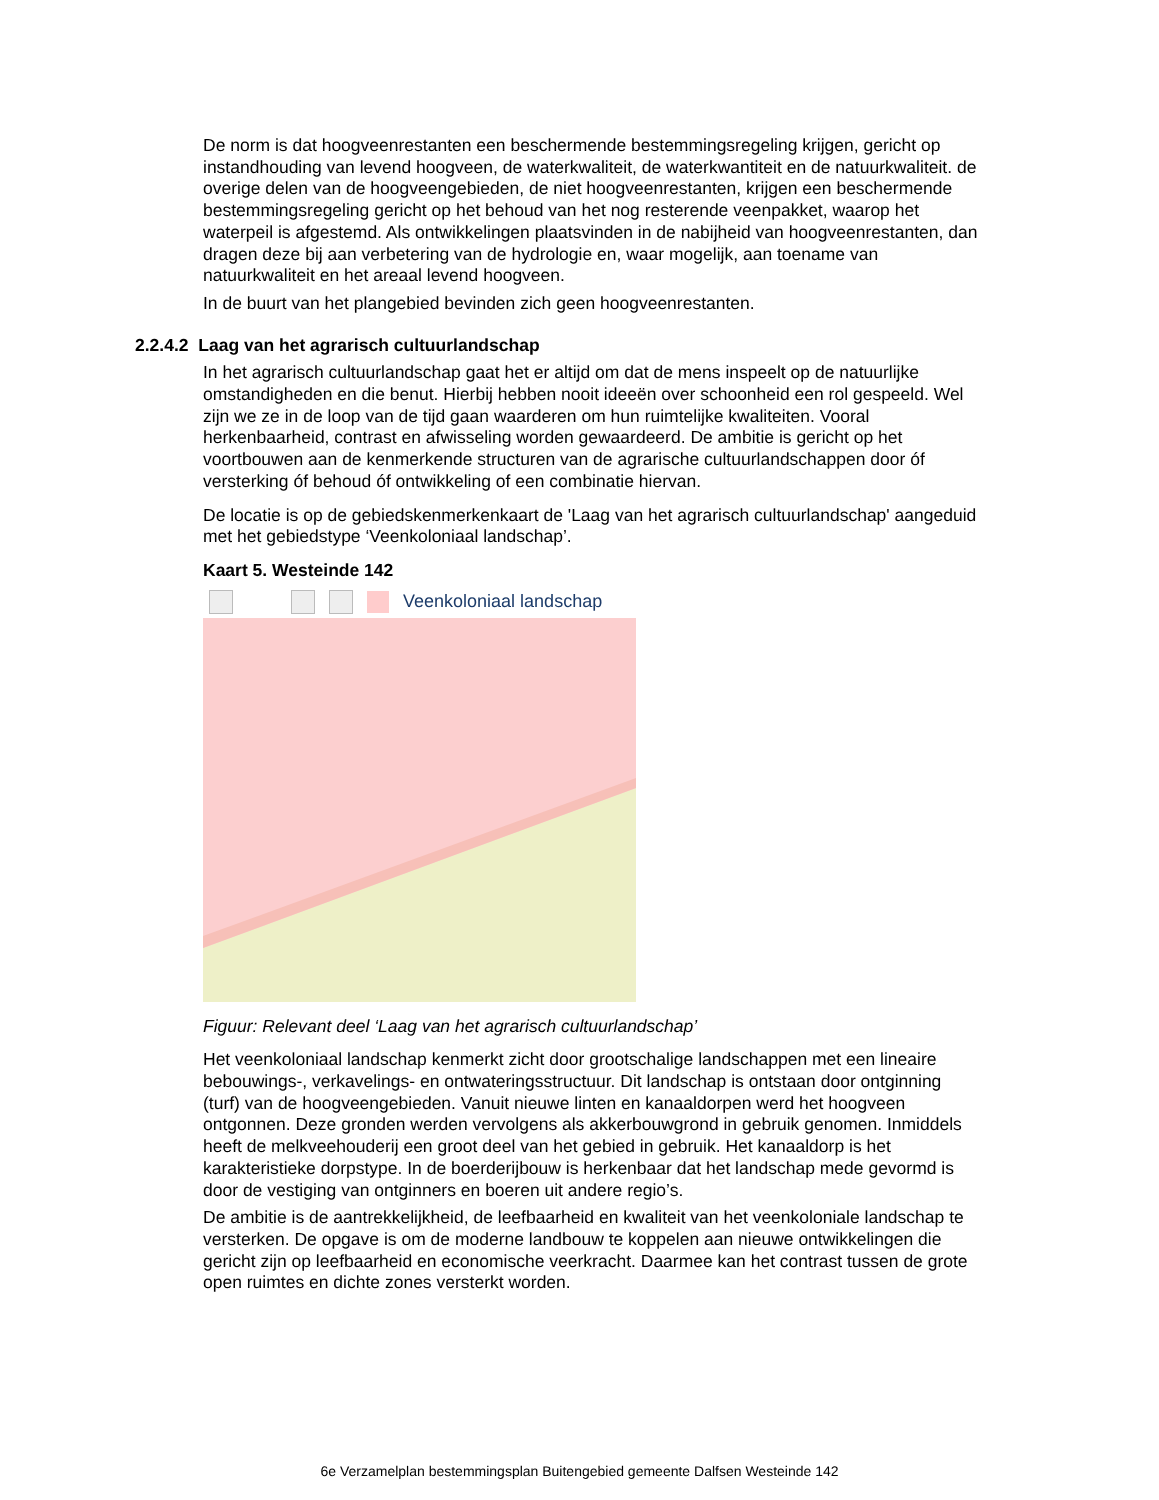De norm is dat hoogveenrestanten een beschermende bestemmingsregeling krijgen, gericht op instandhouding van levend hoogveen, de waterkwaliteit, de waterkwantiteit en de natuurkwaliteit. de overige delen van de hoogveengebieden, de niet hoogveenrestanten, krijgen een beschermende bestemmingsregeling gericht op het behoud van het nog resterende veenpakket, waarop het waterpeil is afgestemd. Als ontwikkelingen plaatsvinden in de nabijheid van hoogveenrestanten, dan dragen deze bij aan verbetering van de hydrologie en, waar mogelijk, aan toename van natuurkwaliteit en het areaal levend hoogveen.
In de buurt van het plangebied bevinden zich geen hoogveenrestanten.
2.2.4.2 Laag van het agrarisch cultuurlandschap
In het agrarisch cultuurlandschap gaat het er altijd om dat de mens inspeelt op de natuurlijke omstandigheden en die benut. Hierbij hebben nooit ideeën over schoonheid een rol gespeeld. Wel zijn we ze in de loop van de tijd gaan waarderen om hun ruimtelijke kwaliteiten. Vooral herkenbaarheid, contrast en afwisseling worden gewaardeerd. De ambitie is gericht op het voortbouwen aan de kenmerkende structuren van de agrarische cultuurlandschappen door óf versterking óf behoud óf ontwikkeling of een combinatie hiervan.
De locatie is op de gebiedskenmerkenkaart de 'Laag van het agrarisch cultuurlandschap' aangeduid met het gebiedstype ‘Veenkoloniaal landschap’.
Kaart 5. Westeinde 142
Veenkoloniaal landschap
Figuur: Relevant deel ‘Laag van het agrarisch cultuurlandschap’
Het veenkoloniaal landschap kenmerkt zicht door grootschalige landschappen met een lineaire bebouwings-, verkavelings- en ontwateringsstructuur. Dit landschap is ontstaan door ontginning (turf) van de hoogveengebieden. Vanuit nieuwe linten en kanaaldorpen werd het hoogveen ontgonnen. Deze gronden werden vervolgens als akkerbouwgrond in gebruik genomen. Inmiddels heeft de melkveehouderij een groot deel van het gebied in gebruik. Het kanaaldorp is het karakteristieke dorpstype. In de boerderijbouw is herkenbaar dat het landschap mede gevormd is door de vestiging van ontginners en boeren uit andere regio’s.
De ambitie is de aantrekkelijkheid, de leefbaarheid en kwaliteit van het veenkoloniale landschap te versterken. De opgave is om de moderne landbouw te koppelen aan nieuwe ontwikkelingen die gericht zijn op leefbaarheid en economische veerkracht. Daarmee kan het contrast tussen de grote open ruimtes en dichte zones versterkt worden.
6e Verzamelplan bestemmingsplan Buitengebied gemeente Dalfsen Westeinde 142